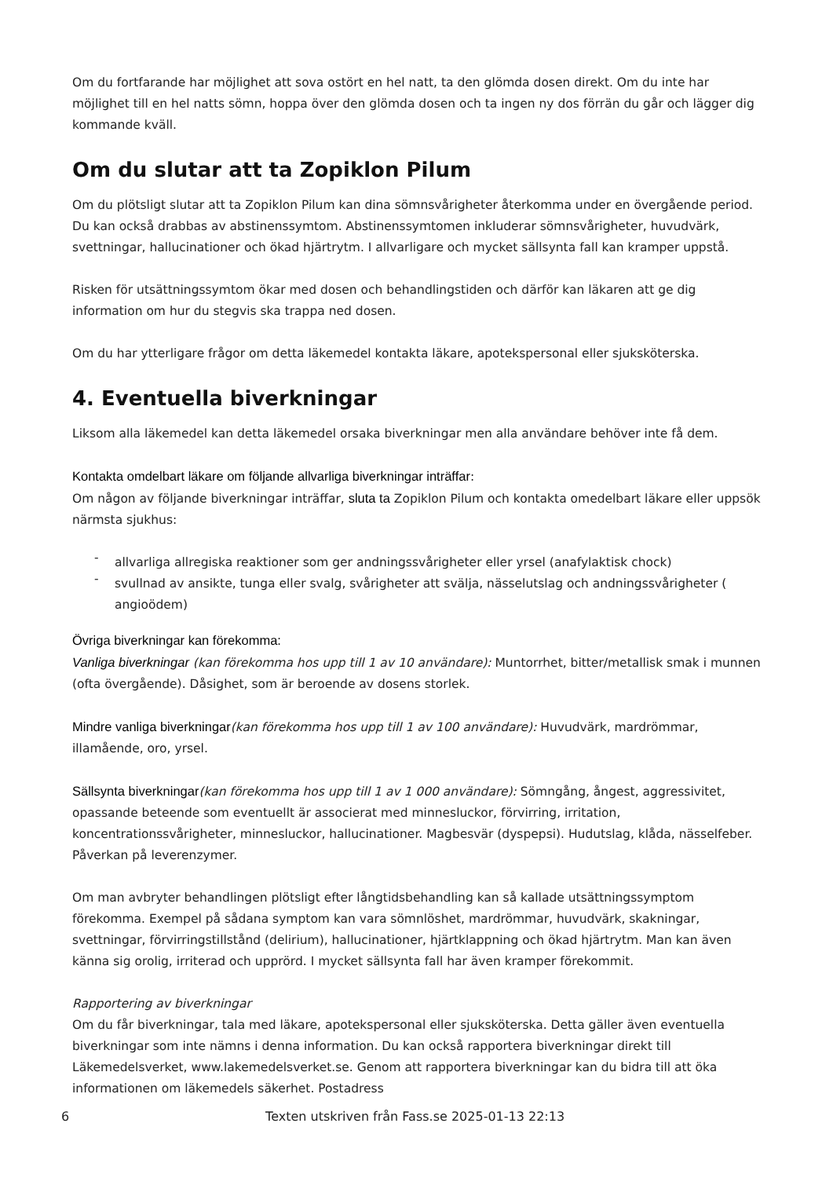Om du fortfarande har möjlighet att sova ostört en hel natt, ta den glömda dosen direkt. Om du inte har möjlighet till en hel natts sömn, hoppa över den glömda dosen och ta ingen ny dos förrän du går och lägger dig kommande kväll.
Om du slutar att ta Zopiklon Pilum
Om du plötsligt slutar att ta Zopiklon Pilum kan dina sömnsvårigheter återkomma under en övergående period. Du kan också drabbas av abstinenssymtom. Abstinenssymtomen inkluderar sömnsvårigheter, huvudvärk, svettningar, hallucinationer och ökad hjärtrytm. I allvarligare och mycket sällsynta fall kan kramper uppstå.
Risken för utsättningssymtom ökar med dosen och behandlingstiden och därför kan läkaren att ge dig information om hur du stegvis ska trappa ned dosen.
Om du har ytterligare frågor om detta läkemedel kontakta läkare, apotekspersonal eller sjuksköterska.
4. Eventuella biverkningar
Liksom alla läkemedel kan detta läkemedel orsaka biverkningar men alla användare behöver inte få dem.
Kontakta omdelbart läkare om följande allvarliga biverkningar inträffar:
Om någon av följande biverkningar inträffar, sluta ta Zopiklon Pilum och kontakta omedelbart läkare eller uppsök närmsta sjukhus:
- allvarliga allregiska reaktioner som ger andningssvårigheter eller yrsel (anafylaktisk chock)
- svullnad av ansikte, tunga eller svalg, svårigheter att svälja, nässelutslag och andningssvårigheter ( angioödem)
Övriga biverkningar kan förekomma:
Vanliga biverkningar (kan förekomma hos upp till 1 av 10 användare): Muntorrhet, bitter/metallisk smak i munnen (ofta övergående). Dåsighet, som är beroende av dosens storlek.
Mindre vanliga biverkningar(kan förekomma hos upp till 1 av 100 användare): Huvudvärk, mardrömmar, illamående, oro, yrsel.
Sällsynta biverkningar(kan förekomma hos upp till 1 av 1 000 användare): Sömngång, ångest, aggressivitet, opassande beteende som eventuellt är associerat med minnesluckor, förvirring, irritation, koncentrationssvårigheter, minnesluckor, hallucinationer. Magbesvär (dyspepsi). Hudutslag, klåda, nässelfeber. Påverkan på leverenzymer.
Om man avbryter behandlingen plötsligt efter långtidsbehandling kan så kallade utsättningssymptom förekomma. Exempel på sådana symptom kan vara sömnlöshet, mardrömmar, huvudvärk, skakningar, svettningar, förvirringstillstånd (delirium), hallucinationer, hjärtklappning och ökad hjärtrytm. Man kan även känna sig orolig, irriterad och upprörd. I mycket sällsynta fall har även kramper förekommit.
Rapportering av biverkningar
Om du får biverkningar, tala med läkare, apotekspersonal eller sjuksköterska. Detta gäller även eventuella biverkningar som inte nämns i denna information. Du kan också rapportera biverkningar direkt till Läkemedelsverket, www.lakemedelsverket.se. Genom att rapportera biverkningar kan du bidra till att öka informationen om läkemedels säkerhet. Postadress
6 Texten utskriven från Fass.se 2025-01-13 22:13